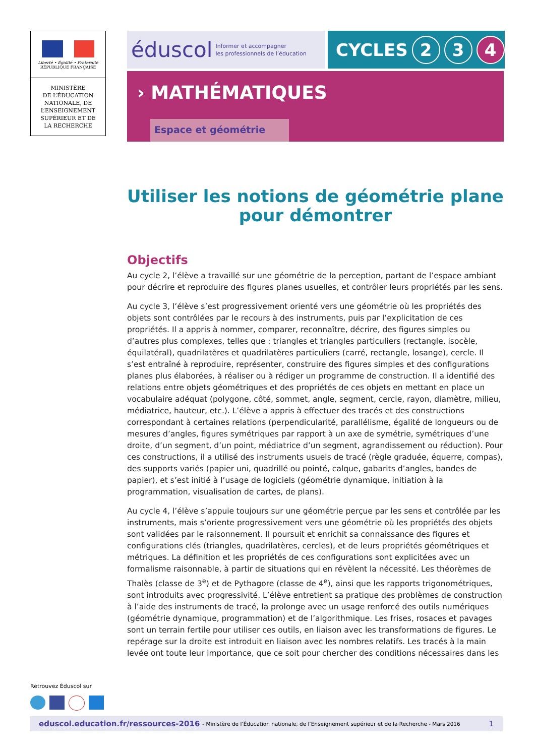Liberté • Égalité • Fraternité
RÉPUBLIQUE FRANÇAISE
MINISTÈRE
DE L’ÉDUCATION
NATIONALE, DE
L’ENSEIGNEMENT
SUPÉRIEUR ET DE
LA RECHERCHE
éduscol Informer et accompagner
les professionnels de l’éducation
CYCLES 2 3 4
› MATHÉMATIQUES
Espace et géométrie
Utiliser les notions de géométrie plane
pour démontrer
Objectifs
Au cycle 2, l’élève a travaillé sur une géométrie de la perception, partant de l’espace ambiant pour décrire et reproduire des figures planes usuelles, et contrôler leurs propriétés par les sens.
Au cycle 3, l’élève s’est progressivement orienté vers une géométrie où les propriétés des objets sont contrôlées par le recours à des instruments, puis par l’explicitation de ces propriétés. Il a appris à nommer, comparer, reconnaître, décrire, des figures simples ou d’autres plus complexes, telles que : triangles et triangles particuliers (rectangle, isocèle, équilatéral), quadrilatères et quadrilatères particuliers (carré, rectangle, losange), cercle. Il s’est entraîné à reproduire, représenter, construire des figures simples et des configurations planes plus élaborées, à réaliser ou à rédiger un programme de construction. Il a identifié des relations entre objets géométriques et des propriétés de ces objets en mettant en place un vocabulaire adéquat (polygone, côté, sommet, angle, segment, cercle, rayon, diamètre, milieu, médiatrice, hauteur, etc.). L’élève a appris à effectuer des tracés et des constructions correspondant à certaines relations (perpendicularité, parallélisme, égalité de longueurs ou de mesures d’angles, figures symétriques par rapport à un axe de symétrie, symétriques d’une droite, d’un segment, d’un point, médiatrice d’un segment, agrandissement ou réduction). Pour ces constructions, il a utilisé des instruments usuels de tracé (règle graduée, équerre, compas), des supports variés (papier uni, quadrillé ou pointé, calque, gabarits d’angles, bandes de papier), et s’est initié à l’usage de logiciels (géométrie dynamique, initiation à la programmation, visualisation de cartes, de plans).
Au cycle 4, l’élève s’appuie toujours sur une géométrie perçue par les sens et contrôlée par les instruments, mais s’oriente progressivement vers une géométrie où les propriétés des objets sont validées par le raisonnement. Il poursuit et enrichit sa connaissance des figures et configurations clés (triangles, quadrilatères, cercles), et de leurs propriétés géométriques et métriques. La définition et les propriétés de ces configurations sont explicitées avec un formalisme raisonnable, à partir de situations qui en révèlent la nécessité. Les théorèmes de Thalès (classe de 3<sup>e</sup>) et de Pythagore (classe de 4<sup>e</sup>), ainsi que les rapports trigonométriques, sont introduits avec progressivité. L’élève entretient sa pratique des problèmes de construction à l’aide des instruments de tracé, la prolonge avec un usage renforcé des outils numériques (géométrie dynamique, programmation) et de l’algorithmique. Les frises, rosaces et pavages sont un terrain fertile pour utiliser ces outils, en liaison avec les transformations de figures. Le repérage sur la droite est introduit en liaison avec les nombres relatifs. Les tracés à la main levée ont toute leur importance, que ce soit pour chercher des conditions nécessaires dans les
Retrouvez Éduscol sur
eduscol.education.fr/ressources-2016 - Ministère de l’Éducation nationale, de l’Enseignement supérieur et de la Recherche - Mars 2016 1